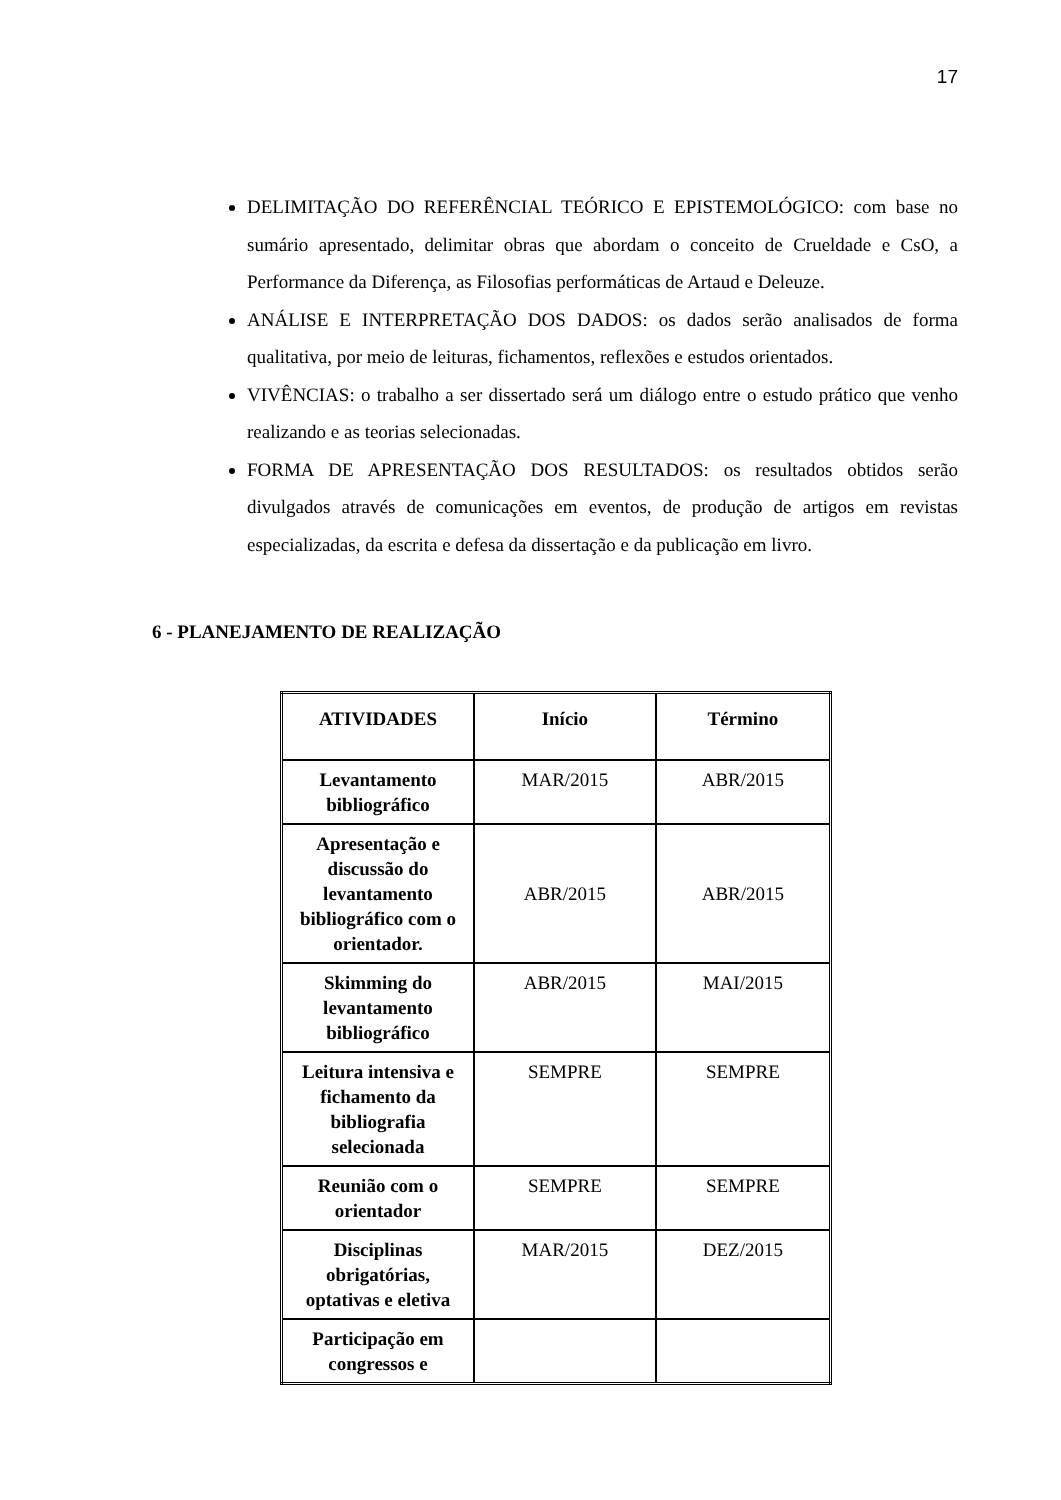17
DELIMITAÇÃO DO REFERÊNCIAL TEÓRICO E EPISTEMOLÓGICO: com base no sumário apresentado, delimitar obras que abordam o conceito de Crueldade e CsO, a Performance da Diferença, as Filosofias performáticas de Artaud e Deleuze.
ANÁLISE E INTERPRETAÇÃO DOS DADOS: os dados serão analisados de forma qualitativa, por meio de leituras, fichamentos, reflexões e estudos orientados.
VIVÊNCIAS: o trabalho a ser dissertado será um diálogo entre o estudo prático que venho realizando e as teorias selecionadas.
FORMA DE APRESENTAÇÃO DOS RESULTADOS: os resultados obtidos serão divulgados através de comunicações em eventos, de produção de artigos em revistas especializadas, da escrita e defesa da dissertação e da publicação em livro.
6 - PLANEJAMENTO DE REALIZAÇÃO
| ATIVIDADES | Início | Término |
| --- | --- | --- |
| Levantamento bibliográfico | MAR/2015 | ABR/2015 |
| Apresentação e discussão do levantamento bibliográfico com o orientador. | ABR/2015 | ABR/2015 |
| Skimming do levantamento bibliográfico | ABR/2015 | MAI/2015 |
| Leitura intensiva e fichamento da bibliografia selecionada | SEMPRE | SEMPRE |
| Reunião com o orientador | SEMPRE | SEMPRE |
| Disciplinas obrigatórias, optativas e eletiva | MAR/2015 | DEZ/2015 |
| Participação em congressos e | | |